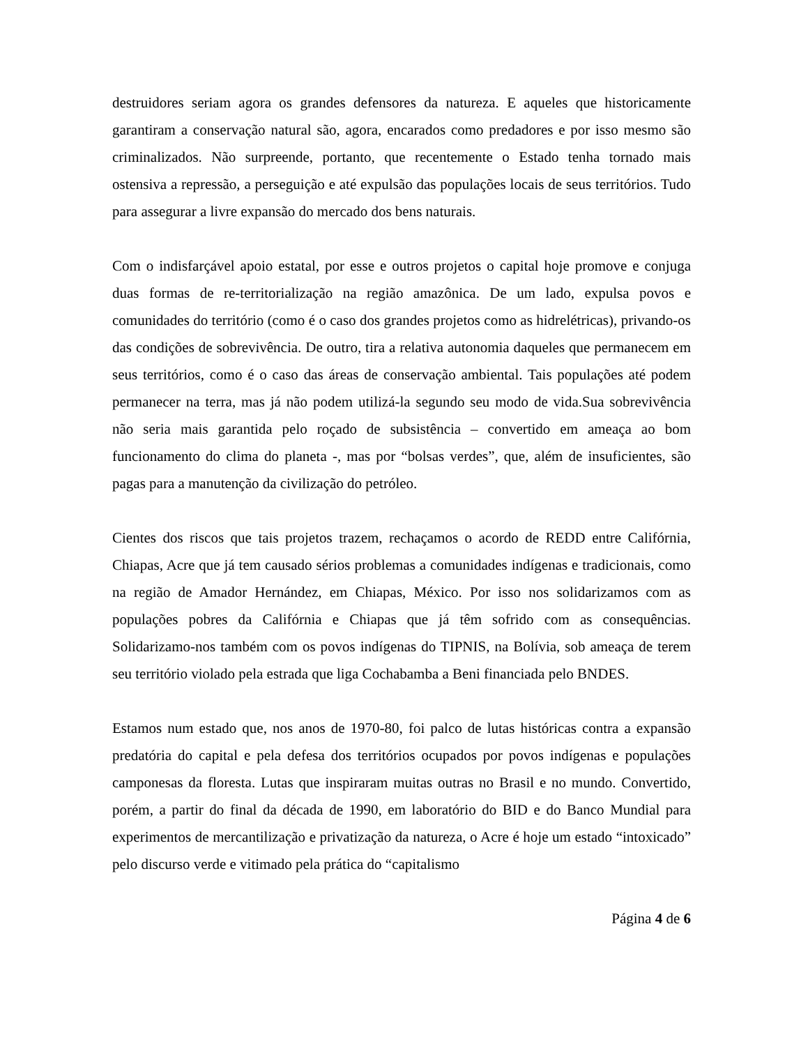destruidores seriam agora os grandes defensores da natureza. E aqueles que historicamente garantiram a conservação natural são, agora, encarados como predadores e por isso mesmo são criminalizados. Não surpreende, portanto, que recentemente o Estado tenha tornado mais ostensiva a repressão, a perseguição e até expulsão das populações locais de seus territórios. Tudo para assegurar a livre expansão do mercado dos bens naturais.
Com o indisfarçável apoio estatal, por esse e outros projetos o capital hoje promove e conjuga duas formas de re-territorialização na região amazônica. De um lado, expulsa povos e comunidades do território (como é o caso dos grandes projetos como as hidrelétricas), privando-os das condições de sobrevivência. De outro, tira a relativa autonomia daqueles que permanecem em seus territórios, como é o caso das áreas de conservação ambiental. Tais populações até podem permanecer na terra, mas já não podem utilizá-la segundo seu modo de vida.Sua sobrevivência não seria mais garantida pelo roçado de subsistência – convertido em ameaça ao bom funcionamento do clima do planeta -, mas por “bolsas verdes”, que, além de insuficientes, são pagas para a manutenção da civilização do petróleo.
Cientes dos riscos que tais projetos trazem, rechaçamos o acordo de REDD entre Califórnia, Chiapas, Acre que já tem causado sérios problemas a comunidades indígenas e tradicionais, como na região de Amador Hernández, em Chiapas, México. Por isso nos solidarizamos com as populações pobres da Califórnia e Chiapas que já têm sofrido com as consequências. Solidarizamo-nos também com os povos indígenas do TIPNIS, na Bolívia, sob ameaça de terem seu território violado pela estrada que liga Cochabamba a Beni financiada pelo BNDES.
Estamos num estado que, nos anos de 1970-80, foi palco de lutas históricas contra a expansão predatória do capital e pela defesa dos territórios ocupados por povos indígenas e populações camponesas da floresta. Lutas que inspiraram muitas outras no Brasil e no mundo. Convertido, porém, a partir do final da década de 1990, em laboratório do BID e do Banco Mundial para experimentos de mercantilização e privatização da natureza, o Acre é hoje um estado “intoxicado” pelo discurso verde e vitimado pela prática do “capitalismo
Página 4 de 6